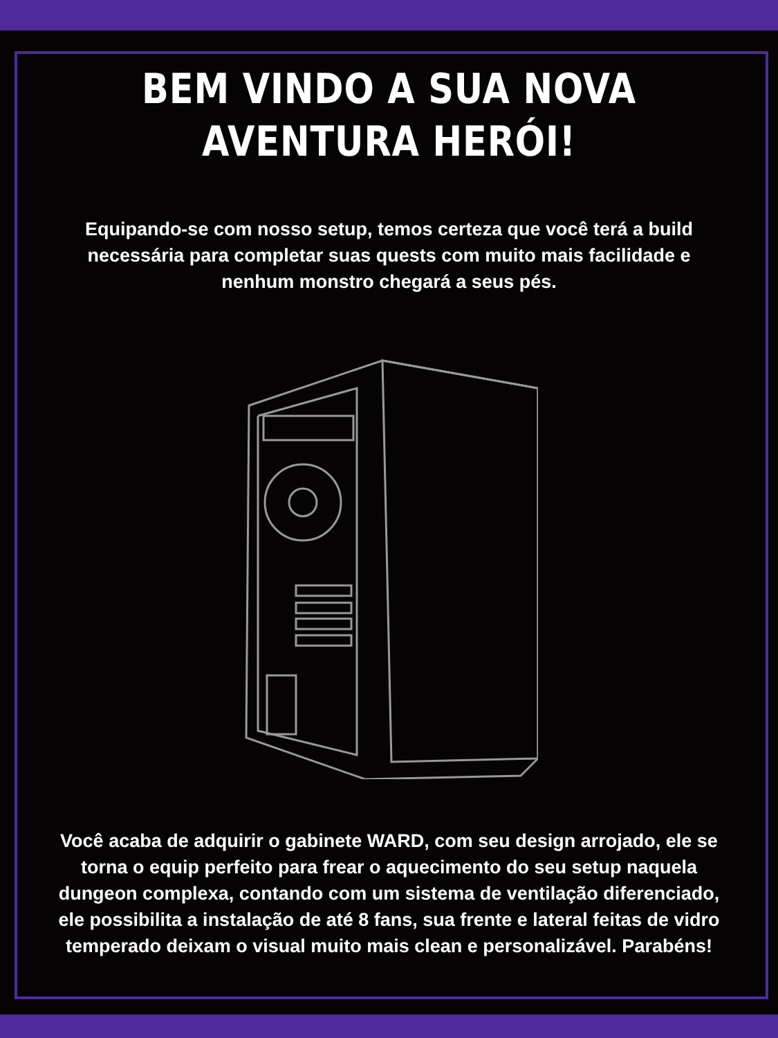BEM VINDO A SUA NOVA
AVENTURA HERÓI!
Equipando-se com nosso setup, temos certeza que você terá a build necessária para completar suas quests com muito mais facilidade e nenhum monstro chegará a seus pés.
Você acaba de adquirir o gabinete WARD, com seu design arrojado, ele se torna o equip perfeito para frear o aquecimento do seu setup naquela dungeon complexa, contando com um sistema de ventilação diferenciado, ele possibilita a instalação de até 8 fans, sua frente e lateral feitas de vidro temperado deixam o visual muito mais clean e personalizável. Parabéns!